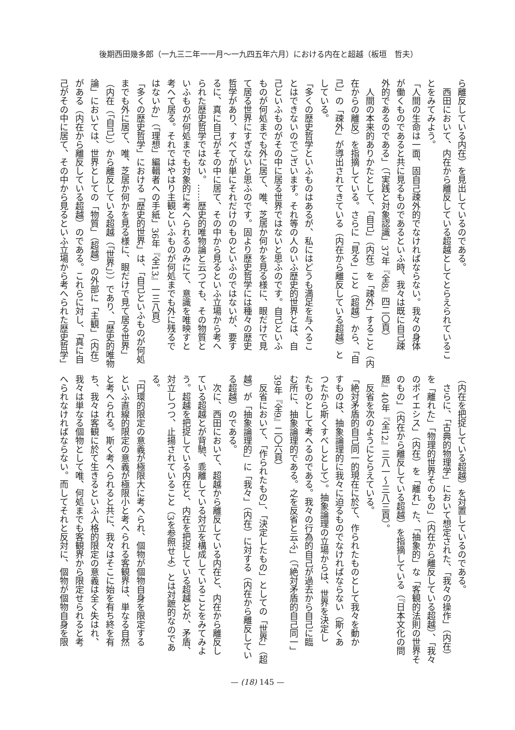後期西田幾多郎（一九三二年一一月～一九四五年六月）における内在と超越（板垣　哲夫）
ら離反している内在）を見出しているのである。
　西田において、内在から離反している超越としてとらえられているこ
とをみてみよう。
「人間の生命は一面、固自己疎外的でなければならない。我々の身体
が働くものであると共に見るものであるといふ時、我々は既に自己疎
外的であるのである」（「実践と対象認識」37年『全8』四二〇頁）
　人間の本来的ありかたとして、「自己」（内在）を「疎外」すること（内
在からの離反）を指摘している。さらに「見る」こと（超越）から、「自
己」の「疎外」が導出されてきている（内在から離反している超越）と
している。
「多くの歴史哲学といふものはあるが、私にはどうも満足を与へるこ
とはできないのでございます。それ等の人のいふ歴史的世界とは、自
己といふものがその中に居る世界ではないと思ふのです。自己といふ
ものが何処までも外に居て、唯、芝居か何かを見る様に、眼だけで見
て居る世界にすぎないと思ふのです。固より歴史哲学には種々の歴史
哲学があり、すべてが単にそれだけのものといふのではないが、要す
るに、真に自己がその中に居て、その中から見るといふ立場から考へ
られた歴史哲学ではない。……歴史的唯物論と云つても、その物質と
いふものが何処までも対象的に考へられるのみにて、意識を唯映すと
考へて居る。それではやはり主観といふものが何処までも外に残るで
はないか」（「理想」編輯者への手紙」36年『全13』一三八頁）
「多くの歴史哲学」における「歴史的世界」は、「自己といふものが何処
までも外に居て、唯、芝居か何かを見る様に、眼だけで見て居る世界」
（内在（「自己」）から離反している超越（「世界」））であり、「歴史的唯物
論」においては、世界としての「物質」（超越）の外部に「主観」（内在）
がある（内在から離反している超越）のである。これらに対し、「真に自
己がその中に居て、その中から見るといふ立場から考へられた歴史哲学」
（内在を把捉している超越）を対置しているのである。
　さらに、「古典的物理学」において想定された、「我々の操作」（内在）
を「離れた」「物理的世界そのもの」（内在から離反している超越）、「我々
のポイエシス」（内在）を「離れ」た、「抽象的」な「客観的法則の世界そ
のもの」（内在から離反している超越）を指摘している（『日本文化の問
題』40年『全12』三八一～三八三頁）。
　反省を次のようにとらえている。
「絶対矛盾的自己同一的現在に於て、作られたものとして我々を動か
すものは、抽象論理的に我々に迫るものでなければならない（斯くあ
つたから斯くすべしとして）。抽象論理の立場からは、世界を決定し
たものとして考へるのである。我々の行為的自己が過去から自己に臨
む所に、抽象論理的である。之を反省と云ふ」（「絶対矛盾的自己同一」
39年『全9』二〇六頁）
　反省において、「作られたもの」、「決定したもの」としての「世界」（超
越）が「抽象論理的」に「我々」（内在）に対する（内在から離反してい
る超越）のである。
　次に、西田において、超越から離反している内在と、内在から離反し
ている超越とが背馳、乖離している対立を構成していることをみてみよ
う。超越を把捉している内在と、内在を把捉している超越とが、矛盾、
対立しつつ、止揚されていること（3を参照せよ）とは対蹠的なのであ
る。
「円環的限定の意義が極限大に考へられ、個物が個物自身を限定する
といふ直線的限定の意義が極限小と考へられる客観界は、単なる自然
と考へられる。斯く考へられると共に、我々はそこに始を有ち終を有
ち、我々は客観に於て生きるといふ人格的限定の意義は全く失はれ、
我々は単なる個物として唯、何処までも客観界から限定せられると考
へられなければならない。而してそれと反対に、個物が個物自身を限
— (18) 145 —